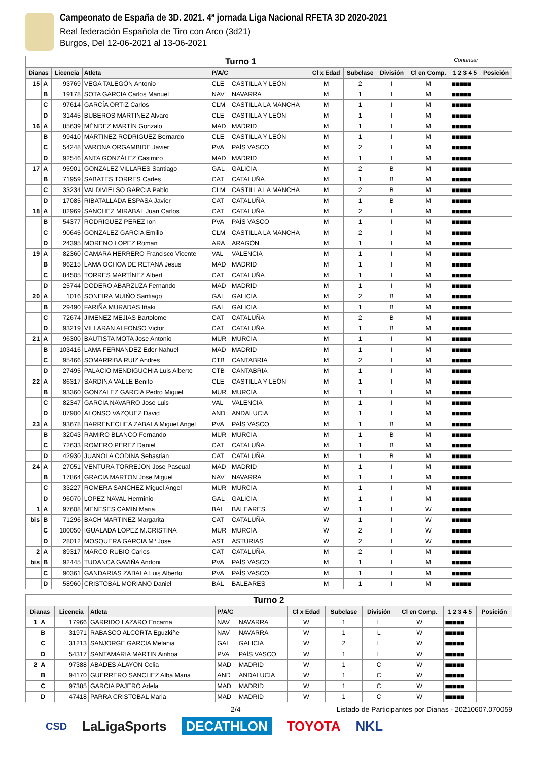Campeonato de España de 3D. 2021. 4ª jornada Liga Nacional RFETA 3D 2020-2021
Real federación Española de Tiro con Arco (3d21)
Burgos, Del 12-06-2021 al 13-06-2021
| Turno 1 Continuar | | | | | | | | | | | |
| Dianas | | Licencia | Atleta | P/A/C | | Cl x Edad | Subclase | División | Cl en Comp. | 1 2 3 4 5 | Posición |
| 15 | A | 93769 | VEGA TALEGÓN Antonio | CLE | CASTILLA Y LEÓN | M | 2 | I | M | ■■■■■ | |
| | B | 19178 | SOTA GARCIA Carlos Manuel | NAV | NAVARRA | M | 1 | I | M | ■■■■■ | |
| | C | 97614 | GARCÍA ORTIZ Carlos | CLM | CASTILLA LA MANCHA | M | 1 | I | M | ■■■■■ | |
| | D | 31445 | BUBEROS MARTINEZ Alvaro | CLE | CASTILLA Y LEÓN | M | 1 | I | M | ■■■■■ | |
| 16 | A | 85639 | MÉNDEZ MARTÍN Gonzalo | MAD | MADRID | M | 1 | I | M | ■■■■■ | |
| | B | 99410 | MARTINEZ RODRIGUEZ Bernardo | CLE | CASTILLA Y LEÓN | M | 1 | I | M | ■■■■■ | |
| | C | 54248 | VARONA ORGAMBIDE Javier | PVA | PAÍS VASCO | M | 2 | I | M | ■■■■■ | |
| | D | 92546 | ANTA GONZÁLEZ Casimiro | MAD | MADRID | M | 1 | I | M | ■■■■■ | |
| 17 | A | 95901 | GONZALEZ VILLARES Santiago | GAL | GALICIA | M | 2 | B | M | ■■■■■ | |
| | B | 71959 | SABATES TORRES Carles | CAT | CATALUÑA | M | 1 | B | M | ■■■■■ | |
| | C | 33234 | VALDIVIELSO GARCIA Pablo | CLM | CASTILLA LA MANCHA | M | 2 | B | M | ■■■■■ | |
| | D | 17085 | RIBATALLADA ESPASA Javier | CAT | CATALUÑA | M | 1 | B | M | ■■■■■ | |
| 18 | A | 82969 | SANCHEZ MIRABAL Juan Carlos | CAT | CATALUÑA | M | 2 | I | M | ■■■■■ | |
| | B | 54377 | RODRIGUEZ PEREZ Ion | PVA | PAÍS VASCO | M | 1 | I | M | ■■■■■ | |
| | C | 90645 | GONZALEZ GARCIA Emilio | CLM | CASTILLA LA MANCHA | M | 2 | I | M | ■■■■■ | |
| | D | 24395 | MORENO LOPEZ Roman | ARA | ARAGÓN | M | 1 | I | M | ■■■■■ | |
| 19 | A | 82360 | CAMARA HERRERO Francisco Vicente | VAL | VALENCIA | M | 1 | I | M | ■■■■■ | |
| | B | 96215 | LAMA OCHOA DE RETANA Jesus | MAD | MADRID | M | 1 | I | M | ■■■■■ | |
| | C | 84505 | TORRES MARTÍNEZ Albert | CAT | CATALUÑA | M | 1 | I | M | ■■■■■ | |
| | D | 25744 | DODERO ABARZUZA Fernando | MAD | MADRID | M | 1 | I | M | ■■■■■ | |
| 20 | A | 1016 | SONEIRA MUIÑO Santiago | GAL | GALICIA | M | 2 | B | M | ■■■■■ | |
| | B | 29490 | FARIÑA MURADAS Iñaki | GAL | GALICIA | M | 1 | B | M | ■■■■■ | |
| | C | 72674 | JIMENEZ MEJIAS Bartolome | CAT | CATALUÑA | M | 2 | B | M | ■■■■■ | |
| | D | 93219 | VILLARAN ALFONSO Victor | CAT | CATALUÑA | M | 1 | B | M | ■■■■■ | |
| 21 | A | 96300 | BAUTISTA MOTA Jose Antonio | MUR | MURCIA | M | 1 | I | M | ■■■■■ | |
| | B | 103416 | LAMA FERNANDEZ Eder Nahuel | MAD | MADRID | M | 1 | I | M | ■■■■■ | |
| | C | 95466 | SOMARRIBA RUIZ Andres | CTB | CANTABRIA | M | 2 | I | M | ■■■■■ | |
| | D | 27495 | PALACIO MENDIGUCHIA Luis Alberto | CTB | CANTABRIA | M | 1 | I | M | ■■■■■ | |
| 22 | A | 86317 | SARDINA VALLE Benito | CLE | CASTILLA Y LEÓN | M | 1 | I | M | ■■■■■ | |
| | B | 93360 | GONZALEZ GARCIA Pedro Miguel | MUR | MURCIA | M | 1 | I | M | ■■■■■ | |
| | C | 82347 | GARCIA NAVARRO Jose Luis | VAL | VALENCIA | M | 1 | I | M | ■■■■■ | |
| | D | 87900 | ALONSO VAZQUEZ David | AND | ANDALUCIA | M | 1 | I | M | ■■■■■ | |
| 23 | A | 93678 | BARRENECHEA ZABALA Miguel Angel | PVA | PAÍS VASCO | M | 1 | B | M | ■■■■■ | |
| | B | 32043 | RAMIRO BLANCO Fernando | MUR | MURCIA | M | 1 | B | M | ■■■■■ | |
| | C | 72633 | ROMERO PEREZ Daniel | CAT | CATALUÑA | M | 1 | B | M | ■■■■■ | |
| | D | 42930 | JUANOLA CODINA Sebastian | CAT | CATALUÑA | M | 1 | B | M | ■■■■■ | |
| 24 | A | 27051 | VENTURA TORREJON Jose Pascual | MAD | MADRID | M | 1 | I | M | ■■■■■ | |
| | B | 17864 | GRACIA MARTON Jose Miguel | NAV | NAVARRA | M | 1 | I | M | ■■■■■ | |
| | C | 33227 | ROMERA SANCHEZ Miguel Angel | MUR | MURCIA | M | 1 | I | M | ■■■■■ | |
| | D | 96070 | LOPEZ NAVAL Herminio | GAL | GALICIA | M | 1 | I | M | ■■■■■ | |
| 1 | A | 97608 | MENESES CAMIN Maria | BAL | BALEARES | W | 1 | I | W | ■■■■■ | |
| bis | B | 71296 | BACH MARTINEZ Margarita | CAT | CATALUÑA | W | 1 | I | W | ■■■■■ | |
| | C | 100050 | IGUALADA LOPEZ M.CRISTINA | MUR | MURCIA | W | 2 | I | W | ■■■■■ | |
| | D | 28012 | MOSQUERA GARCIA Mª Jose | AST | ASTURIAS | W | 2 | I | W | ■■■■■ | |
| 2 | A | 89317 | MARCO RUBIO Carlos | CAT | CATALUÑA | M | 2 | I | M | ■■■■■ | |
| bis | B | 92445 | TUDANCA GAVIÑA Andoni | PVA | PAÍS VASCO | M | 1 | I | M | ■■■■■ | |
| | C | 90361 | GANDARIAS ZABALA Luis Alberto | PVA | PAÍS VASCO | M | 1 | I | M | ■■■■■ | |
| | D | 58960 | CRISTOBAL MORIANO Daniel | BAL | BALEARES | M | 1 | I | M | ■■■■■ | |
| Turno 2 | | | | | | | | | | | |
| Dianas | | Licencia | Atleta | P/A/C | | Cl x Edad | Subclase | División | Cl en Comp. | 1 2 3 4 5 | Posición |
| 1 | A | 17966 | GARRIDO LAZARO Encarna | NAV | NAVARRA | W | 1 | L | W | ■■■■■ | |
| | B | 31971 | RABASCO ALCORTA Eguzkiñe | NAV | NAVARRA | W | 1 | L | W | ■■■■■ | |
| | C | 31213 | SANJORGE GARCIA Melania | GAL | GALICIA | W | 2 | L | W | ■■■■■ | |
| | D | 54317 | SANTAMARIA MARTIN Ainhoa | PVA | PAÍS VASCO | W | 1 | L | W | ■■■■■ | |
| 2 | A | 97388 | ABADES ALAYON Celia | MAD | MADRID | W | 1 | C | W | ■■■■■ | |
| | B | 94170 | GUERRERO SANCHEZ Alba Maria | AND | ANDALUCIA | W | 1 | C | W | ■■■■■ | |
| | C | 97385 | GARCIA PAJERO Adela | MAD | MADRID | W | 1 | C | W | ■■■■■ | |
| | D | 47418 | PARRA CRISTOBAL Maria | MAD | MADRID | W | 1 | C | W | ■■■■■ | |
2/4 Listado de Participantes por Dianas - 20210607.070059
CSD LaLigaSports DECATHLON TOYOTA NKL